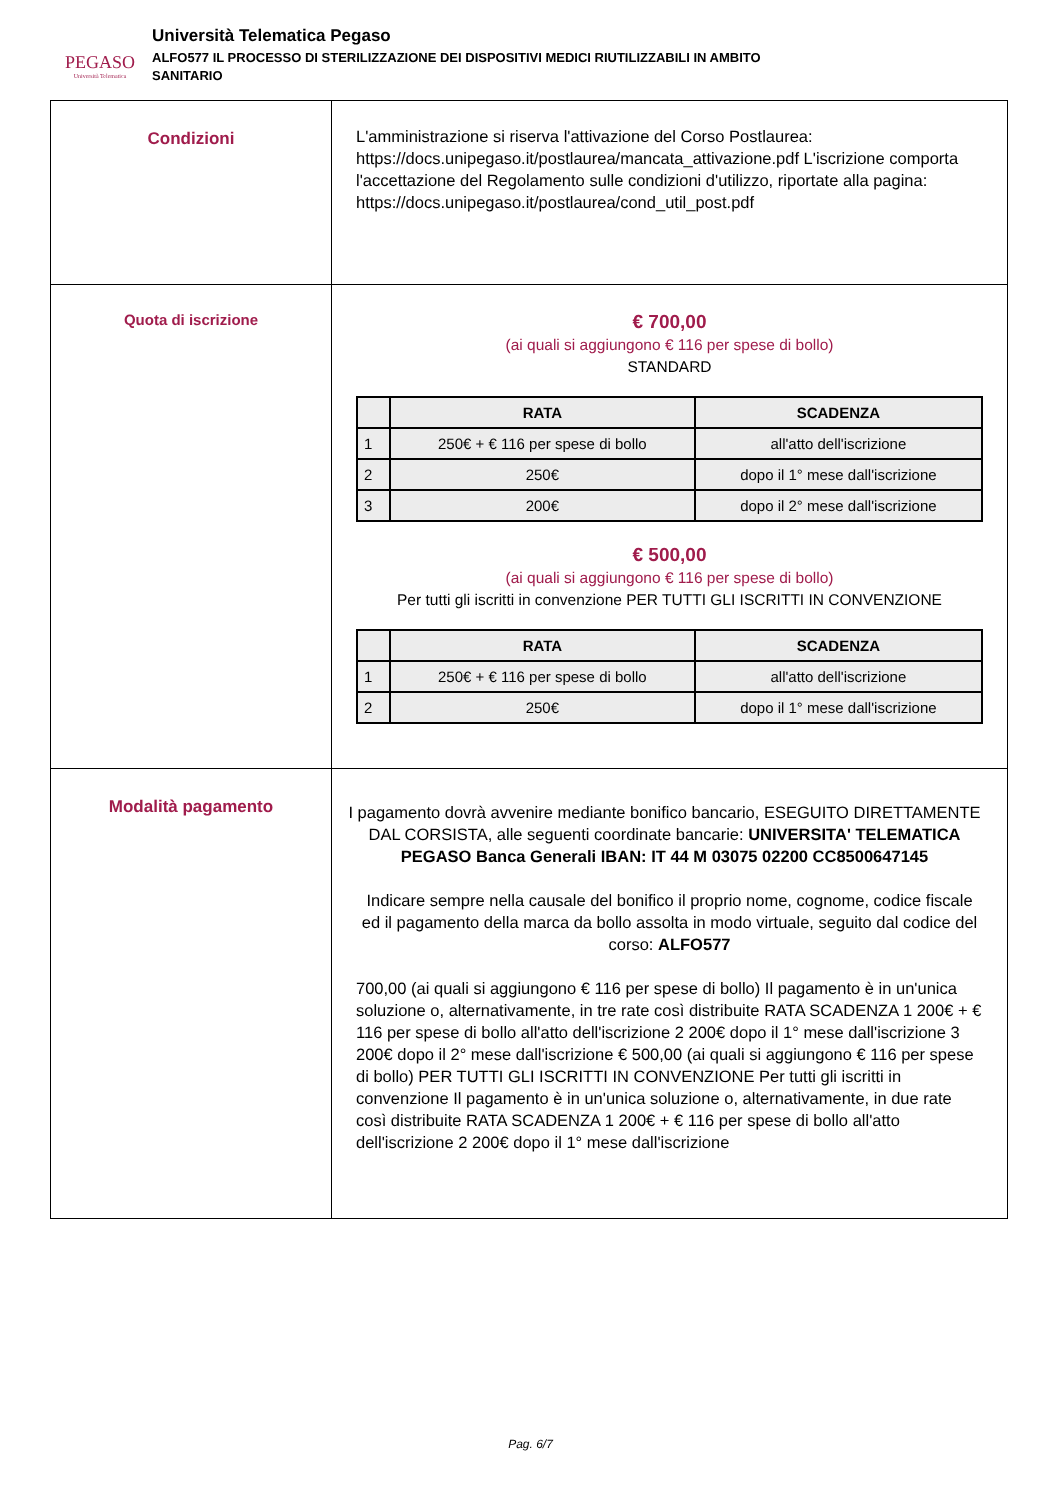PEGASO
Università Telematica
Università Telematica Pegaso
ALFO577 IL PROCESSO DI STERILIZZAZIONE DEI DISPOSITIVI MEDICI RIUTILIZZABILI IN AMBITO
SANITARIO
| Condizioni | L'amministrazione si riserva l'attivazione del Corso Postlaurea: https://docs.unipegaso.it/postlaurea/mancata_attivazione.pdf L'iscrizione comporta l'accettazione del Regolamento sulle condizioni d'utilizzo, riportate alla pagina: https://docs.unipegaso.it/postlaurea/cond_util_post.pdf |
| Quota di iscrizione | € 700,00 (ai quali si aggiungono € 116 per spese di bollo) STANDARD / / RATA / SCADENZA / / --- / --- / --- / / 1 / 250€ + € 116 per spese di bollo / all'atto dell'iscrizione / / 2 / 250€ / dopo il 1° mese dall'iscrizione / / 3 / 200€ / dopo il 2° mese dall'iscrizione / € 500,00 (ai quali si aggiungono € 116 per spese di bollo) Per tutti gli iscritti in convenzione PER TUTTI GLI ISCRITTI IN CONVENZIONE / / RATA / SCADENZA / / --- / --- / --- / / 1 / 250€ + € 116 per spese di bollo / all'atto dell'iscrizione / / 2 / 250€ / dopo il 1° mese dall'iscrizione / |
| Modalità pagamento | I pagamento dovrà avvenire mediante bonifico bancario, ESEGUITO DIRETTAMENTE DAL CORSISTA, alle seguenti coordinate bancarie: UNIVERSITA' TELEMATICA PEGASO Banca Generali IBAN: IT 44 M 03075 02200 CC8500647145 Indicare sempre nella causale del bonifico il proprio nome, cognome, codice fiscale ed il pagamento della marca da bollo assolta in modo virtuale, seguito dal codice del corso: ALFO577 700,00 (ai quali si aggiungono € 116 per spese di bollo) Il pagamento è in un'unica soluzione o, alternativamente, in tre rate così distribuite RATA SCADENZA 1 200€ + € 116 per spese di bollo all'atto dell'iscrizione 2 200€ dopo il 1° mese dall'iscrizione 3 200€ dopo il 2° mese dall'iscrizione € 500,00 (ai quali si aggiungono € 116 per spese di bollo) PER TUTTI GLI ISCRITTI IN CONVENZIONE Per tutti gli iscritti in convenzione Il pagamento è in un'unica soluzione o, alternativamente, in due rate così distribuite RATA SCADENZA 1 200€ + € 116 per spese di bollo all'atto dell'iscrizione 2 200€ dopo il 1° mese dall'iscrizione |
Pag. 6/7